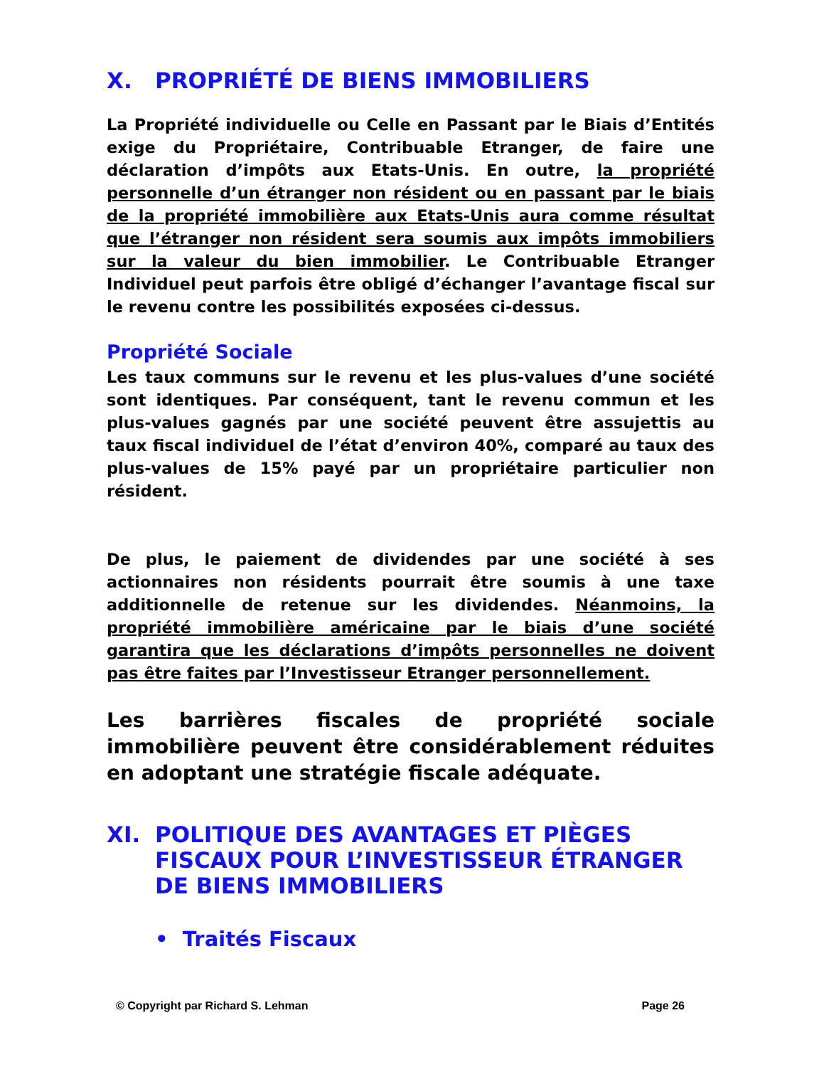X. PROPRIÉTÉ DE BIENS IMMOBILIERS
La Propriété individuelle ou Celle en Passant par le Biais d’Entités exige du Propriétaire, Contribuable Etranger, de faire une déclaration d’impôts aux Etats-Unis. En outre, la propriété personnelle d’un étranger non résident ou en passant par le biais de la propriété immobilière aux Etats-Unis aura comme résultat que l’étranger non résident sera soumis aux impôts immobiliers sur la valeur du bien immobilier. Le Contribuable Etranger Individuel peut parfois être obligé d’échanger l’avantage fiscal sur le revenu contre les possibilités exposées ci-dessus.
Propriété Sociale
Les taux communs sur le revenu et les plus-values d’une société sont identiques. Par conséquent, tant le revenu commun et les plus-values gagnés par une société peuvent être assujettis au taux fiscal individuel de l’état d’environ 40%, comparé au taux des plus-values de 15% payé par un propriétaire particulier non résident.
De plus, le paiement de dividendes par une société à ses actionnaires non résidents pourrait être soumis à une taxe additionnelle de retenue sur les dividendes. Néanmoins, la propriété immobilière américaine par le biais d’une société garantira que les déclarations d’impôts personnelles ne doivent pas être faites par l’Investisseur Etranger personnellement.
Les barrières fiscales de propriété sociale immobilière peuvent être considérablement réduites en adoptant une stratégie fiscale adéquate.
XI. POLITIQUE DES AVANTAGES ET PIÈGES FISCAUX POUR L’INVESTISSEUR ÉTRANGER DE BIENS IMMOBILIERS
• Traités Fiscaux
© Copyright par Richard S. Lehman Page 26